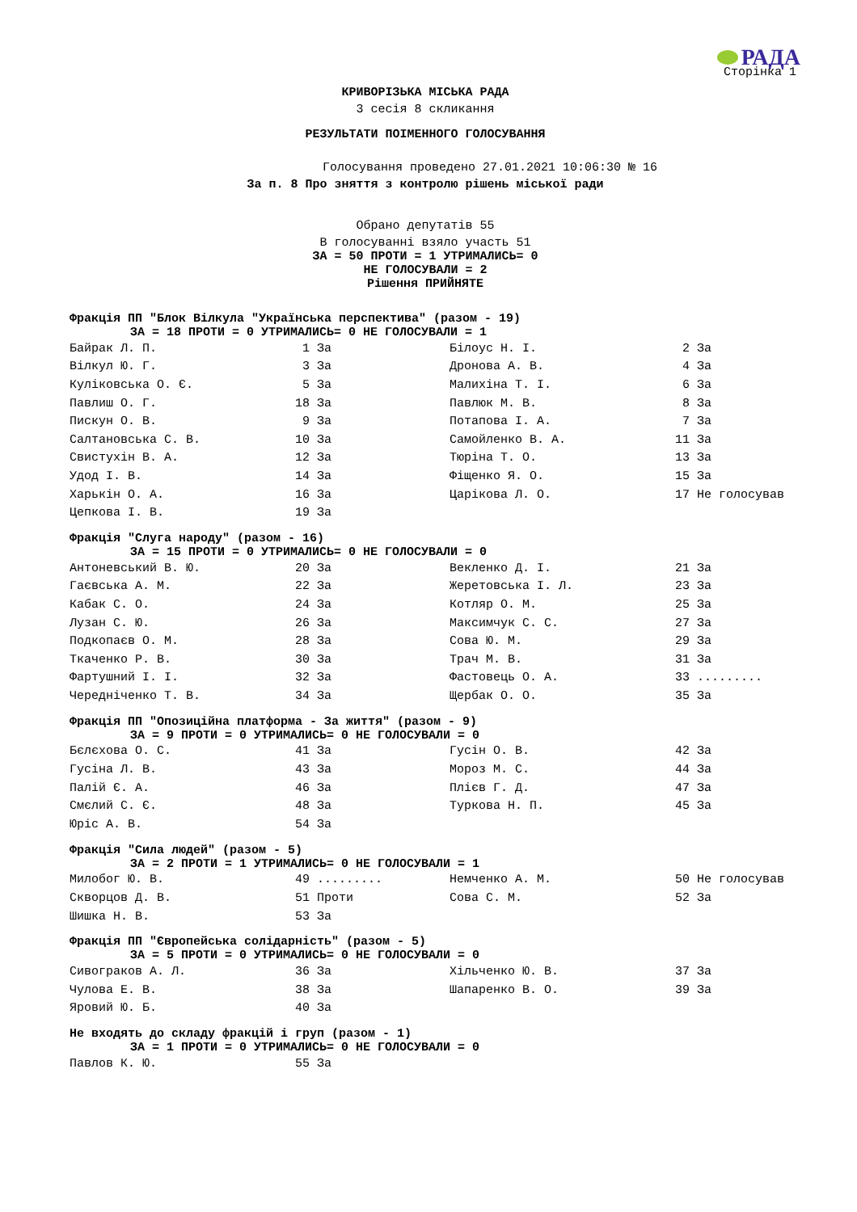РАДА
Сторінка 1
КРИВОРІЗЬКА МІСЬКА РАДА
3 сесія 8 скликання
РЕЗУЛЬТАТИ ПОІМЕННОГО ГОЛОСУВАННЯ
Голосування проведено 27.01.2021 10:06:30 № 16
За п. 8 Про зняття з контролю рішень міської ради
Обрано депутатів 55
В голосуванні взяло участь 51
ЗА = 50 ПРОТИ = 1 УТРИМАЛИСЬ= 0
НЕ ГОЛОСУВАЛИ = 2
Рішення ПРИЙНЯТЕ
Фракція ПП "Блок Вілкула "Українська перспектива" (разом - 19)
ЗА = 18 ПРОТИ = 0 УТРИМАЛИСЬ= 0 НЕ ГОЛОСУВАЛИ = 1
| Байрак Л. П. | 1 За | Білоус Н. І. | 2 За |
| Вілкул Ю. Г. | 3 За | Дронова А. В. | 4 За |
| Куліковська О. Є. | 5 За | Малихіна Т. І. | 6 За |
| Павлиш О. Г. | 18 За | Павлюк М. В. | 8 За |
| Пискун О. В. | 9 За | Потапова І. А. | 7 За |
| Салтановська С. В. | 10 За | Самойленко В. А. | 11 За |
| Свистухін В. А. | 12 За | Тюріна Т. О. | 13 За |
| Удод І. В. | 14 За | Фіщенко Я. О. | 15 За |
| Харькін О. А. | 16 За | Царікова Л. О. | 17 Не голосував |
| Цепкова І. В. | 19 За | | |
Фракція "Слуга народу" (разом - 16)
ЗА = 15 ПРОТИ = 0 УТРИМАЛИСЬ= 0 НЕ ГОЛОСУВАЛИ = 0
| Антоневський В. Ю. | 20 За | Векленко Д. І. | 21 За |
| Гаєвська А. М. | 22 За | Жеретовська І. Л. | 23 За |
| Кабак С. О. | 24 За | Котляр О. М. | 25 За |
| Лузан С. Ю. | 26 За | Максимчук С. С. | 27 За |
| Подкопаєв О. М. | 28 За | Сова Ю. М. | 29 За |
| Ткаченко Р. В. | 30 За | Трач М. В. | 31 За |
| Фартушний І. І. | 32 За | Фастовець О. А. | 33 ......... |
| Чередніченко Т. В. | 34 За | Щербак О. О. | 35 За |
Фракція ПП "Опозиційна платформа - За життя" (разом - 9)
ЗА = 9 ПРОТИ = 0 УТРИМАЛИСЬ= 0 НЕ ГОЛОСУВАЛИ = 0
| Бєлєхова О. С. | 41 За | Гусін О. В. | 42 За |
| Гусіна Л. В. | 43 За | Мороз М. С. | 44 За |
| Палій Є. А. | 46 За | Плієв Г. Д. | 47 За |
| Смєлий С. Є. | 48 За | Туркова Н. П. | 45 За |
| Юріс А. В. | 54 За | | |
Фракція "Сила людей" (разом - 5)
ЗА = 2 ПРОТИ = 1 УТРИМАЛИСЬ= 0 НЕ ГОЛОСУВАЛИ = 1
| Милобог Ю. В. | 49 ......... | Немченко А. М. | 50 Не голосував |
| Скворцов Д. В. | 51 Проти | Сова С. М. | 52 За |
| Шишка Н. В. | 53 За | | |
Фракція ПП "Європейська солідарність" (разом - 5)
ЗА = 5 ПРОТИ = 0 УТРИМАЛИСЬ= 0 НЕ ГОЛОСУВАЛИ = 0
| Сивограков А. Л. | 36 За | Хільченко Ю. В. | 37 За |
| Чулова Е. В. | 38 За | Шапаренко В. О. | 39 За |
| Яровий Ю. Б. | 40 За | | |
Не входять до складу фракцій і груп (разом - 1)
ЗА = 1 ПРОТИ = 0 УТРИМАЛИСЬ= 0 НЕ ГОЛОСУВАЛИ = 0
| Павлов К. Ю. | 55 За |